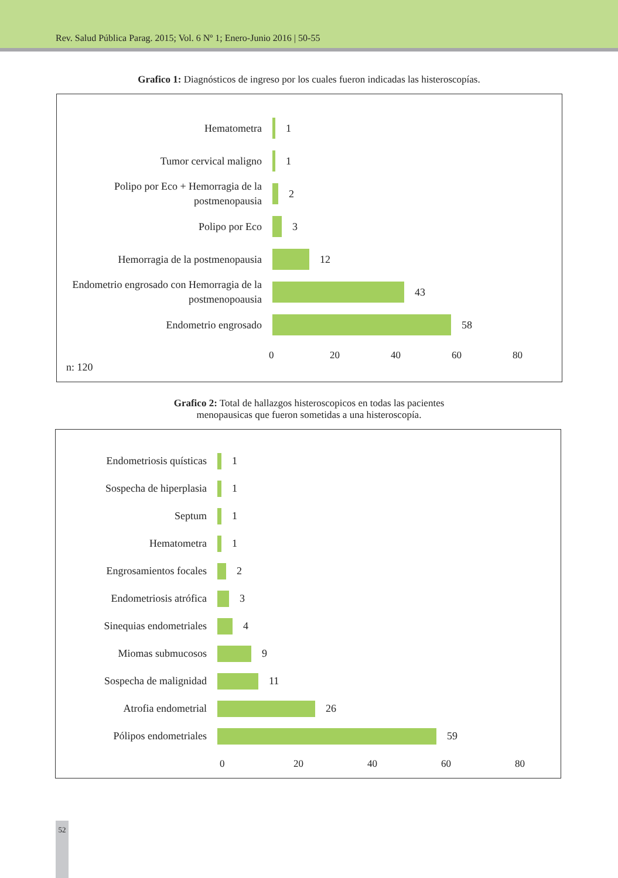Rev. Salud Pública Parag. 2015; Vol. 6 Nº 1; Enero-Junio 2016 | 50-55
Grafico 1: Diagnósticos de ingreso por los cuales fueron indicadas las histeroscopías.
Hematometra
1
Tumor cervical maligno
1
Polipo por Eco + Hemorragia de la postmenopausia
2
Polipo por Eco
3
Hemorragia de la postmenopausia
12
Endometrio engrosado con Hemorragia de la postmenopoausia
43
Endometrio engrosado
58
0 20 40 60 80
n: 120
Grafico 2: Total de hallazgos histeroscopicos en todas las pacientes
menopausicas que fueron sometidas a una histeroscopía.
Endometriosis quísticas
1
Sospecha de hiperplasia
1
Septum
1
Hematometra
1
Engrosamientos focales
2
Endometriosis atrófica
3
Sinequias endometriales
4
Miomas submucosos
9
Sospecha de malignidad
11
Atrofia endometrial
26
Pólipos endometriales
59
0 20 40 60 80
52